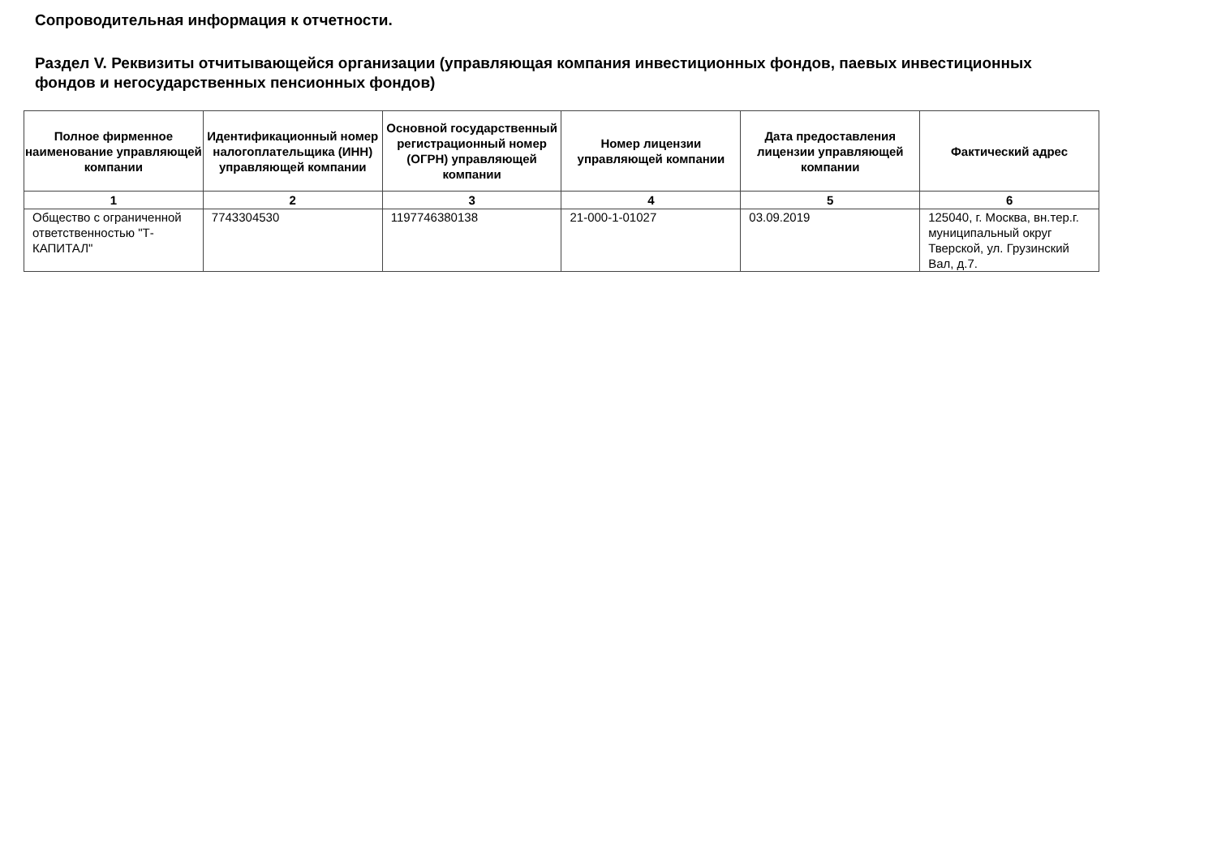Сопроводительная информация к отчетности.
Раздел V. Реквизиты отчитывающейся организации (управляющая компания инвестиционных фондов, паевых инвестиционных фондов и негосударственных пенсионных фондов)
| Полное фирменное наименование управляющей компании | Идентификационный номер налогоплательщика (ИНН) управляющей компании | Основной государственный регистрационный номер (ОГРН) управляющей компании | Номер лицензии управляющей компании | Дата предоставления лицензии управляющей компании | Фактический адрес |
| --- | --- | --- | --- | --- | --- |
| 1 | 2 | 3 | 4 | 5 | 6 |
| Общество с ограниченной ответственностью "Т-КАПИТАЛ" | 7743304530 | 1197746380138 | 21-000-1-01027 | 03.09.2019 | 125040, г. Москва, вн.тер.г. муниципальный округ Тверской, ул. Грузинский Вал, д.7. |